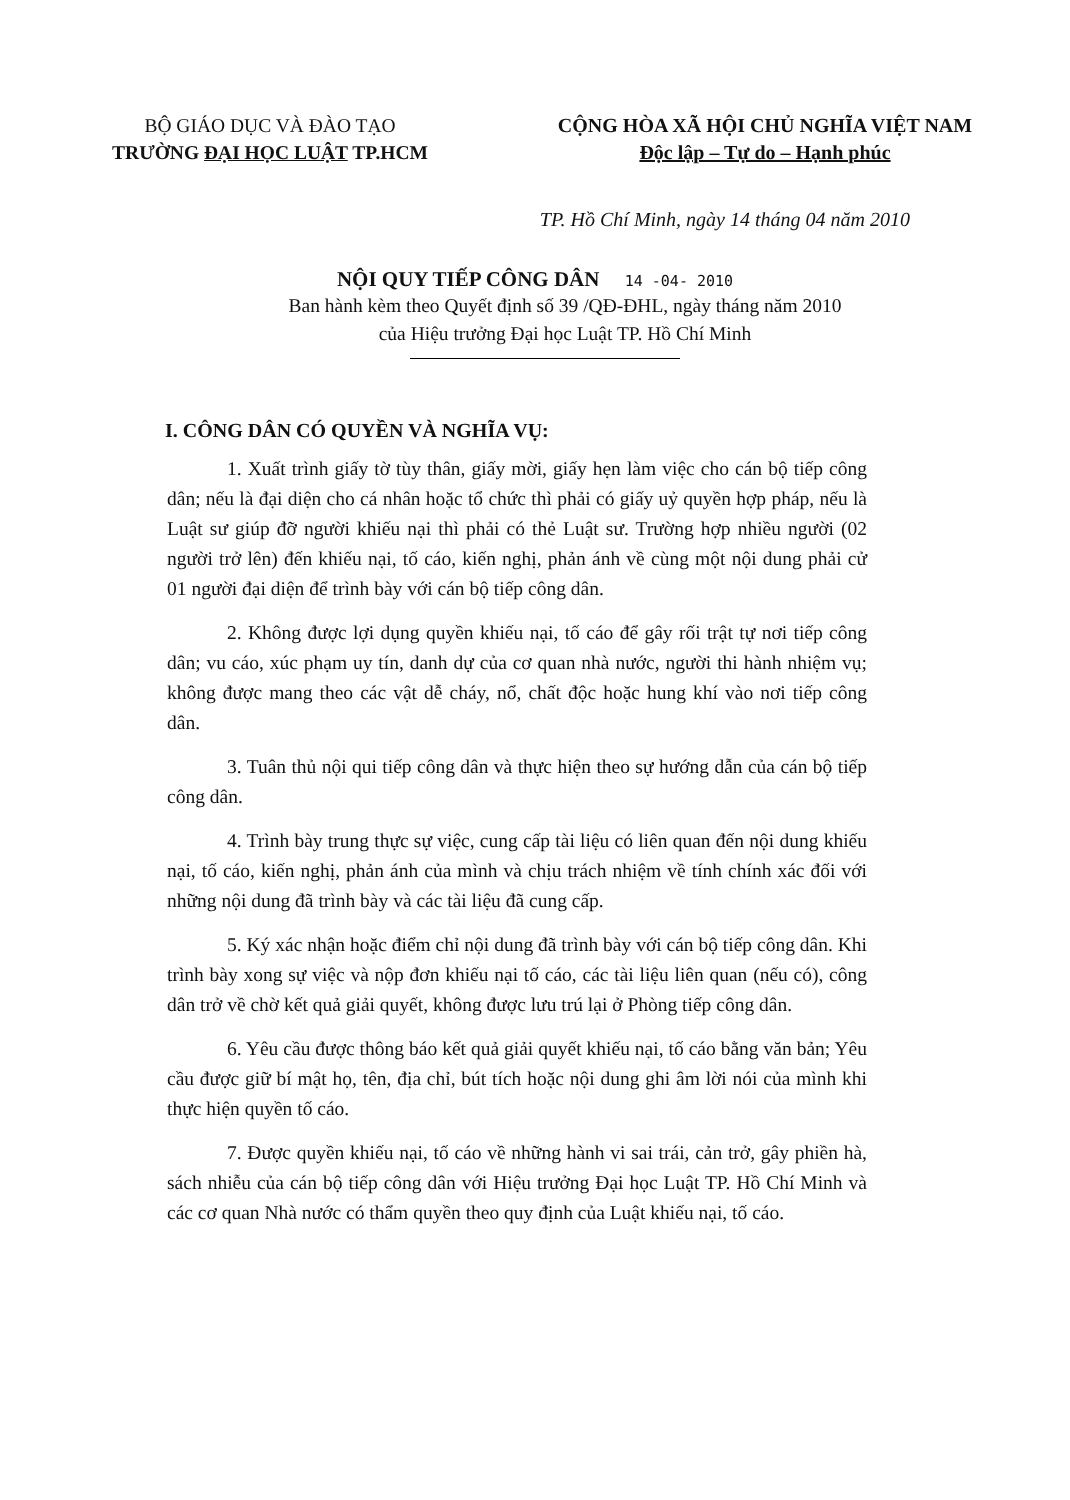BỘ GIÁO DỤC VÀ ĐÀO TẠO
TRƯỜNG ĐẠI HỌC LUẬT TP.HCM
CỘNG HÒA XÃ HỘI CHỦ NGHĨA VIỆT NAM
Độc lập – Tự do – Hạnh phúc
TP. Hồ Chí Minh, ngày 14 tháng 04 năm 2010
NỘI QUY TIẾP CÔNG DÂN 14 -04- 2010
Ban hành kèm theo Quyết định số 39 /QĐ-ĐHL, ngày tháng năm 2010
của Hiệu trưởng Đại học Luật TP. Hồ Chí Minh
I. CÔNG DÂN CÓ QUYỀN VÀ NGHĨA VỤ:
1. Xuất trình giấy tờ tùy thân, giấy mời, giấy hẹn làm việc cho cán bộ tiếp công dân; nếu là đại diện cho cá nhân hoặc tổ chức thì phải có giấy uỷ quyền hợp pháp, nếu là Luật sư giúp đỡ người khiếu nại thì phải có thẻ Luật sư. Trường hợp nhiều người (02 người trở lên) đến khiếu nại, tố cáo, kiến nghị, phản ánh về cùng một nội dung phải cử 01 người đại diện để trình bày với cán bộ tiếp công dân.
2. Không được lợi dụng quyền khiếu nại, tố cáo để gây rối trật tự nơi tiếp công dân; vu cáo, xúc phạm uy tín, danh dự của cơ quan nhà nước, người thi hành nhiệm vụ; không được mang theo các vật dễ cháy, nổ, chất độc hoặc hung khí vào nơi tiếp công dân.
3. Tuân thủ nội qui tiếp công dân và thực hiện theo sự hướng dẫn của cán bộ tiếp công dân.
4. Trình bày trung thực sự việc, cung cấp tài liệu có liên quan đến nội dung khiếu nại, tố cáo, kiến nghị, phản ánh của mình và chịu trách nhiệm về tính chính xác đối với những nội dung đã trình bày và các tài liệu đã cung cấp.
5. Ký xác nhận hoặc điểm chỉ nội dung đã trình bày với cán bộ tiếp công dân. Khi trình bày xong sự việc và nộp đơn khiếu nại tố cáo, các tài liệu liên quan (nếu có), công dân trở về chờ kết quả giải quyết, không được lưu trú lại ở Phòng tiếp công dân.
6. Yêu cầu được thông báo kết quả giải quyết khiếu nại, tố cáo bằng văn bản; Yêu cầu được giữ bí mật họ, tên, địa chỉ, bút tích hoặc nội dung ghi âm lời nói của mình khi thực hiện quyền tố cáo.
7. Được quyền khiếu nại, tố cáo về những hành vi sai trái, cản trở, gây phiền hà, sách nhiễu của cán bộ tiếp công dân với Hiệu trưởng Đại học Luật TP. Hồ Chí Minh và các cơ quan Nhà nước có thẩm quyền theo quy định của Luật khiếu nại, tố cáo.